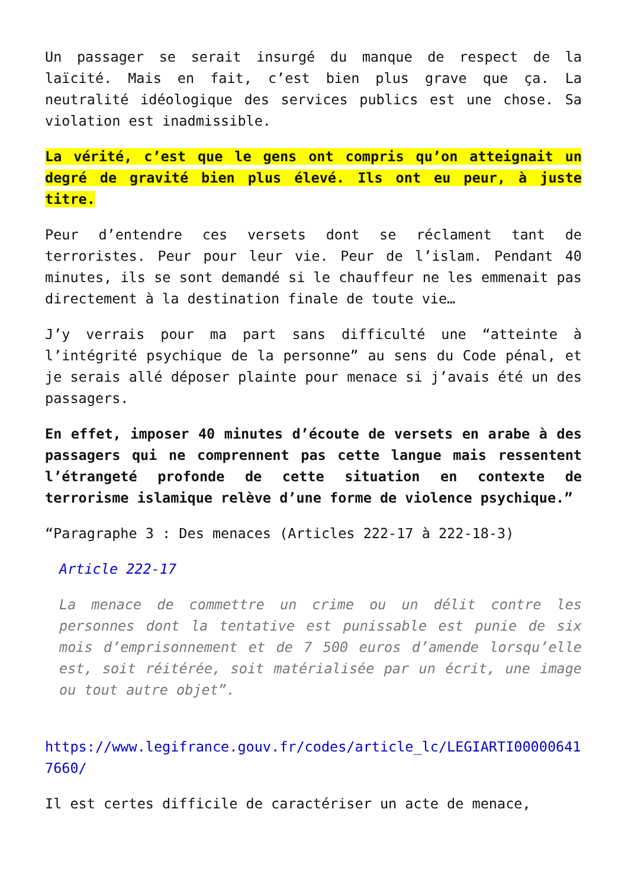Un passager se serait insurgé du manque de respect de la laïcité. Mais en fait, c’est bien plus grave que ça. La neutralité idéologique des services publics est une chose. Sa violation est inadmissible.
La vérité, c’est que le gens ont compris qu’on atteignait un degré de gravité bien plus élevé. Ils ont eu peur, à juste titre.
Peur d’entendre ces versets dont se réclament tant de terroristes. Peur pour leur vie. Peur de l’islam. Pendant 40 minutes, ils se sont demandé si le chauffeur ne les emmenait pas directement à la destination finale de toute vie…
J’y verrais pour ma part sans difficulté une “atteinte à l’intégrité psychique de la personne” au sens du Code pénal, et je serais allé déposer plainte pour menace si j’avais été un des passagers.
En effet, imposer 40 minutes d’écoute de versets en arabe à des passagers qui ne comprennent pas cette langue mais ressentent l’étrangeté profonde de cette situation en contexte de terrorisme islamique relève d’une forme de violence psychique.”
“Paragraphe 3 : Des menaces (Articles 222-17 à 222-18-3)
Article 222-17
La menace de commettre un crime ou un délit contre les personnes dont la tentative est punissable est punie de six mois d’emprisonnement et de 7 500 euros d’amende lorsqu’elle est, soit réitérée, soit matérialisée par un écrit, une image ou tout autre objet”.
https://www.legifrance.gouv.fr/codes/article_lc/LEGIARTI000006417660/
Il est certes difficile de caractériser un acte de menace,